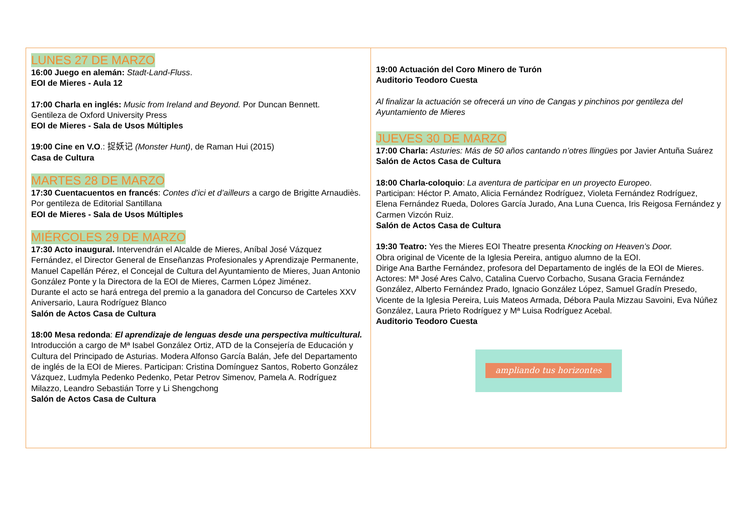LUNES 27 DE MARZO
16:00 Juego en alemán: Stadt-Land-Fluss.
EOI de Mieres - Aula 12
17:00 Charla en inglés: Music from Ireland and Beyond. Por Duncan Bennett.
Gentileza de Oxford University Press
EOI de Mieres - Sala de Usos Múltiples
19:00 Cine en V.O.: 捉妖记 (Monster Hunt), de Raman Hui (2015)
Casa de Cultura
MARTES 28 DE MARZO
17:30 Cuentacuentos en francés: Contes d’ici et d’ailleurs a cargo de Brigitte Arnaudiès. Por gentileza de Editorial Santillana
EOI de Mieres - Sala de Usos Múltiples
MIÉRCOLES 29 DE MARZO
17:30 Acto inaugural. Intervendrán el Alcalde de Mieres, Aníbal José Vázquez Fernández, el Director General de Enseñanzas Profesionales y Aprendizaje Permanente, Manuel Capellán Pérez, el Concejal de Cultura del Ayuntamiento de Mieres, Juan Antonio González Ponte y la Directora de la EOI de Mieres, Carmen López Jiménez.
Durante el acto se hará entrega del premio a la ganadora del Concurso de Carteles XXV Aniversario, Laura Rodríguez Blanco
Salón de Actos Casa de Cultura
18:00 Mesa redonda: El aprendizaje de lenguas desde una perspectiva multicultural. Introducción a cargo de Mª Isabel González Ortiz, ATD de la Consejería de Educación y Cultura del Principado de Asturias. Modera Alfonso García Balán, Jefe del Departamento de inglés de la EOI de Mieres. Participan: Cristina Domínguez Santos, Roberto González Vázquez, Ludmyla Pedenko Pedenko, Petar Petrov Simenov, Pamela A. Rodríguez Milazzo, Leandro Sebastián Torre y Li Shengchong
Salón de Actos Casa de Cultura
19:00 Actuación del Coro Minero de Turón
Auditorio Teodoro Cuesta
Al finalizar la actuación se ofrecerá un vino de Cangas y pinchinos por gentileza del Ayuntamiento de Mieres
JUEVES 30 DE MARZO
17:00 Charla: Asturies: Más de 50 años cantando n’otres llingües por Javier Antuña Suárez
Salón de Actos Casa de Cultura
18:00 Charla-coloquio: La aventura de participar en un proyecto Europeo.
Participan: Héctor P. Amato, Alicia Fernández Rodríguez, Violeta Fernández Rodríguez, Elena Fernández Rueda, Dolores García Jurado, Ana Luna Cuenca, Iris Reigosa Fernández y Carmen Vizcón Ruiz.
Salón de Actos Casa de Cultura
19:30 Teatro: Yes the Mieres EOI Theatre presenta Knocking on Heaven’s Door.
Obra original de Vicente de la Iglesia Pereira, antiguo alumno de la EOI.
Dirige Ana Barthe Fernández, profesora del Departamento de inglés de la EOI de Mieres.
Actores: Mª José Ares Calvo, Catalina Cuervo Corbacho, Susana Gracia Fernández González, Alberto Fernández Prado, Ignacio González López, Samuel Gradín Presedo, Vicente de la Iglesia Pereira, Luis Mateos Armada, Débora Paula Mizzau Savoini, Eva Núñez González, Laura Prieto Rodríguez y Mª Luisa Rodríguez Acebal.
Auditorio Teodoro Cuesta
ampliando tus horizontes